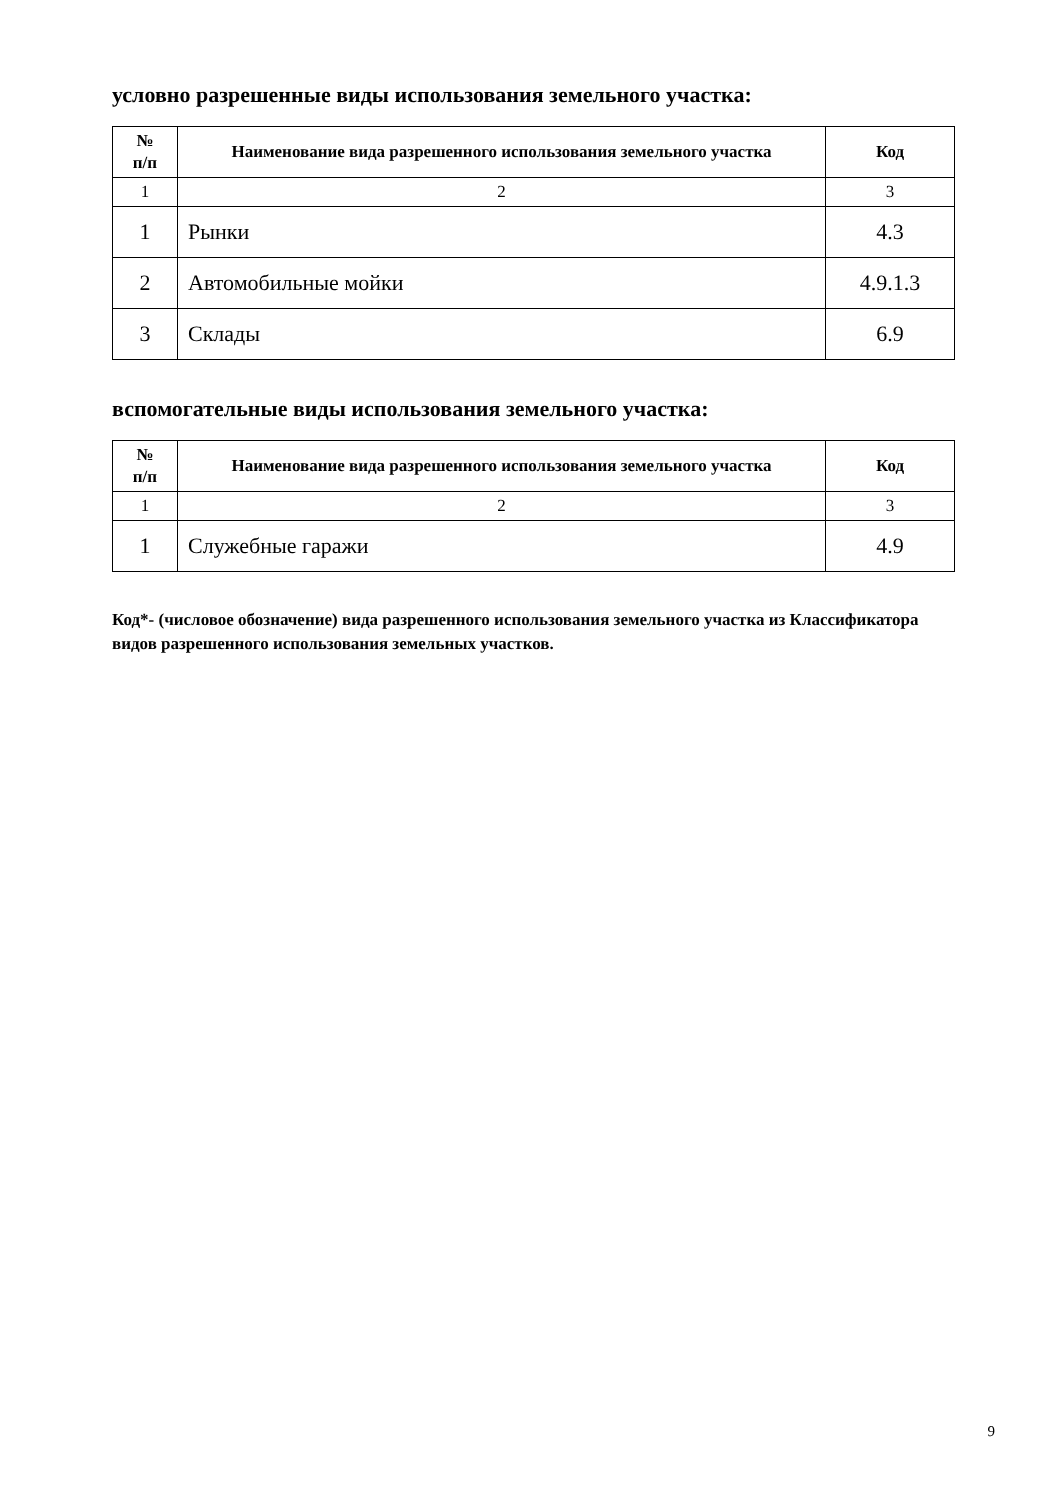условно разрешенные виды использования земельного участка:
| № п/п | Наименование вида разрешенного использования земельного участка | Код |
| --- | --- | --- |
| 1 | 2 | 3 |
| 1 | Рынки | 4.3 |
| 2 | Автомобильные мойки | 4.9.1.3 |
| 3 | Склады | 6.9 |
вспомогательные виды использования земельного участка:
| № п/п | Наименование вида разрешенного использования земельного участка | Код |
| --- | --- | --- |
| 1 | 2 | 3 |
| 1 | Служебные гаражи | 4.9 |
Код*- (числовое обозначение) вида разрешенного использования земельного участка из Классификатора видов разрешенного использования земельных участков.
9